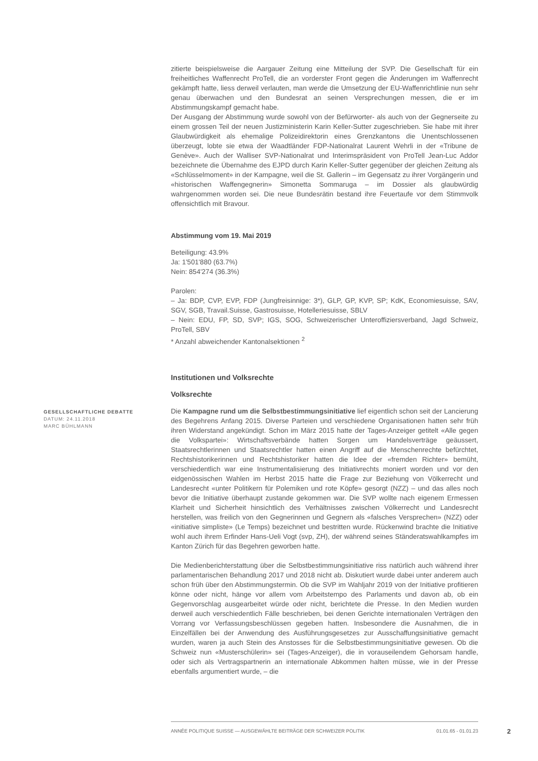zitierte beispielsweise die Aargauer Zeitung eine Mitteilung der SVP. Die Gesellschaft für ein freiheitliches Waffenrecht ProTell, die an vorderster Front gegen die Änderungen im Waffenrecht gekämpft hatte, liess derweil verlauten, man werde die Umsetzung der EU-Waffenrichtlinie nun sehr genau überwachen und den Bundesrat an seinen Versprechungen messen, die er im Abstimmungskampf gemacht habe.
Der Ausgang der Abstimmung wurde sowohl von der Befürworter- als auch von der Gegnerseite zu einem grossen Teil der neuen Justizministerin Karin Keller-Sutter zugeschrieben. Sie habe mit ihrer Glaubwürdigkeit als ehemalige Polizeidirektorin eines Grenzkantons die Unentschlossenen überzeugt, lobte sie etwa der Waadtländer FDP-Nationalrat Laurent Wehrli in der «Tribune de Genève». Auch der Walliser SVP-Nationalrat und Interimspräsident von ProTell Jean-Luc Addor bezeichnete die Übernahme des EJPD durch Karin Keller-Sutter gegenüber der gleichen Zeitung als «Schlüsselmoment» in der Kampagne, weil die St. Gallerin – im Gegensatz zu ihrer Vorgängerin und «historischen Waffengegnerin» Simonetta Sommaruga – im Dossier als glaubwürdig wahrgenommen worden sei. Die neue Bundesrätin bestand ihre Feuertaufe vor dem Stimmvolk offensichtlich mit Bravour.
Abstimmung vom 19. Mai 2019
Beteiligung: 43.9%
Ja: 1'501'880 (63.7%)
Nein: 854'274 (36.3%)
Parolen:
– Ja: BDP, CVP, EVP, FDP (Jungfreisinnige: 3*), GLP, GP, KVP, SP; KdK, Economiesuisse, SAV, SGV, SGB, Travail.Suisse, Gastrosuisse, Hotelleriesuisse, SBLV
– Nein: EDU, FP, SD, SVP; IGS, SOG, Schweizerischer Unteroffiziersverband, Jagd Schweiz, ProTell, SBV
* Anzahl abweichender Kantonalsektionen <sup>2</sup>
Institutionen und Volksrechte
Volksrechte
Die Kampagne rund um die Selbstbestimmungsinitiative lief eigentlich schon seit der Lancierung des Begehrens Anfang 2015. Diverse Parteien und verschiedene Organisationen hatten sehr früh ihren Widerstand angekündigt. Schon im März 2015 hatte der Tages-Anzeiger getitelt «Alle gegen die Volkspartei»: Wirtschaftsverbände hatten Sorgen um Handelsverträge geäussert, Staatsrechtlerinnen und Staatsrechtler hatten einen Angriff auf die Menschenrechte befürchtet, Rechtshistorikerinnen und Rechtshistoriker hatten die Idee der «fremden Richter» bemüht, verschiedentlich war eine Instrumentalisierung des Initiativrechts moniert worden und vor den eidgenössischen Wahlen im Herbst 2015 hatte die Frage zur Beziehung von Völkerrecht und Landesrecht «unter Politikern für Polemiken und rote Köpfe» gesorgt (NZZ) – und das alles noch bevor die Initiative überhaupt zustande gekommen war. Die SVP wollte nach eigenem Ermessen Klarheit und Sicherheit hinsichtlich des Verhältnisses zwischen Völkerrecht und Landesrecht herstellen, was freilich von den Gegnerinnen und Gegnern als «falsches Versprechen» (NZZ) oder «initiative simpliste» (Le Temps) bezeichnet und bestritten wurde. Rückenwind brachte die Initiative wohl auch ihrem Erfinder Hans-Ueli Vogt (svp, ZH), der während seines Ständeratswahlkampfes im Kanton Zürich für das Begehren geworben hatte.
Die Medienberichterstattung über die Selbstbestimmungsinitiative riss natürlich auch während ihrer parlamentarischen Behandlung 2017 und 2018 nicht ab. Diskutiert wurde dabei unter anderem auch schon früh über den Abstimmungstermin. Ob die SVP im Wahljahr 2019 von der Initiative profitieren könne oder nicht, hänge vor allem vom Arbeitstempo des Parlaments und davon ab, ob ein Gegenvorschlag ausgearbeitet würde oder nicht, berichtete die Presse. In den Medien wurden derweil auch verschiedentlich Fälle beschrieben, bei denen Gerichte internationalen Verträgen den Vorrang vor Verfassungsbeschlüssen gegeben hatten. Insbesondere die Ausnahmen, die in Einzelfällen bei der Anwendung des Ausführungsgesetzes zur Ausschaffungsinitiative gemacht wurden, waren ja auch Stein des Anstosses für die Selbstbestimmungsinitiative gewesen. Ob die Schweiz nun «Musterschülerin» sei (Tages-Anzeiger), die in vorauseilendem Gehorsam handle, oder sich als Vertragspartnerin an internationale Abkommen halten müsse, wie in der Presse ebenfalls argumentiert wurde, – die
GESELLSCHAFTLICHE DEBATTE
DATUM: 24.11.2018
MARC BÜHLMANN
ANNÉE POLITIQUE SUISSE — AUSGEWÄHLTE BEITRÄGE DER SCHWEIZER POLITIK 01.01.65 - 01.01.23
2